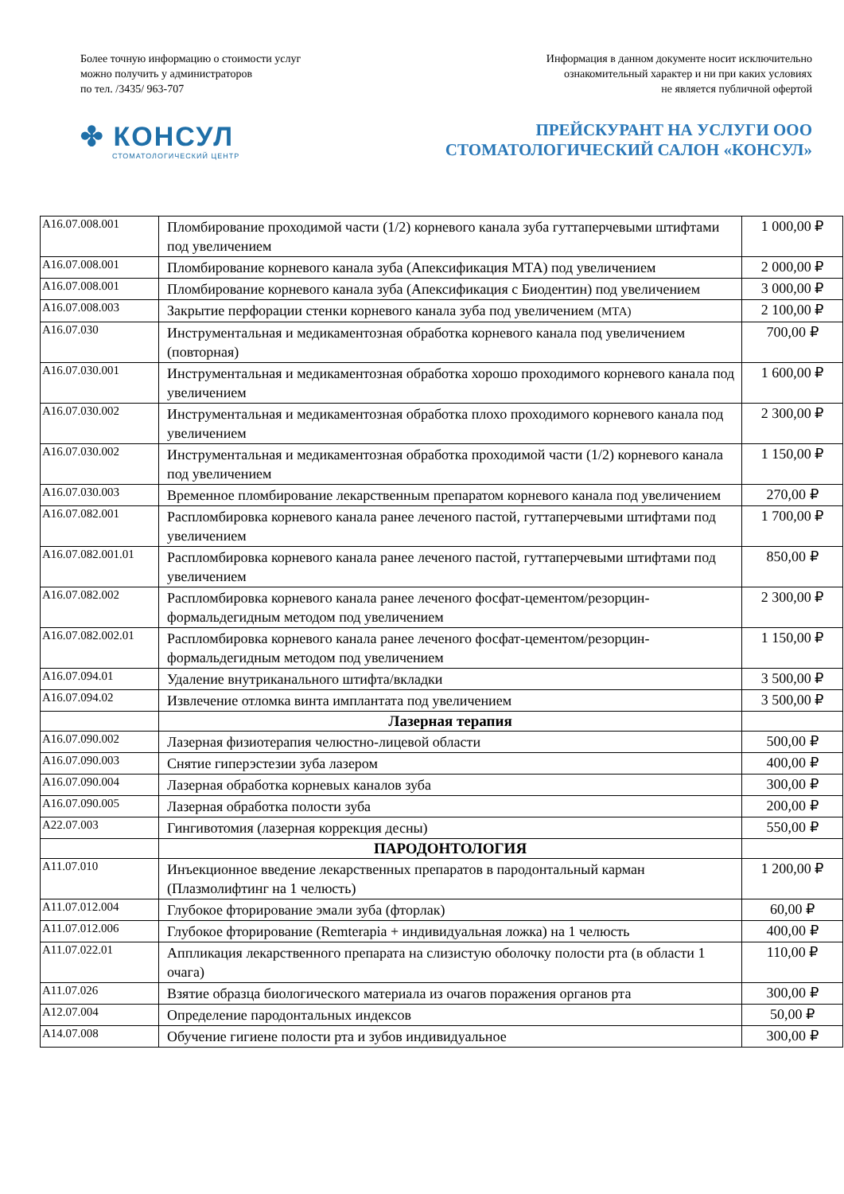Более точную информацию о стоимости услуг
можно получить у администраторов
по тел. /3435/ 963-707
Информация в данном документе носит исключительно
ознакомительный характер и ни при каких условиях
не является публичной офертой
✤ КОНСУЛ
СТОМАТОЛОГИЧЕСКИЙ ЦЕНТР
ПРЕЙСКУРАНТ НА УСЛУГИ ООО
СТОМАТОЛОГИЧЕСКИЙ САЛОН «КОНСУЛ»
| A16.07.008.001 | Пломбирование проходимой части (1/2) корневого канала зуба гуттаперчевыми штифтами под увеличением | 1 000,00 ₽ |
| A16.07.008.001 | Пломбирование корневого канала зуба (Апексификация МТА) под увеличением | 2 000,00 ₽ |
| A16.07.008.001 | Пломбирование корневого канала зуба (Апексификация с Биодентин) под увеличением | 3 000,00 ₽ |
| A16.07.008.003 | Закрытие перфорации стенки корневого канала зуба под увеличением (МТА) | 2 100,00 ₽ |
| A16.07.030 | Инструментальная и медикаментозная обработка корневого канала под увеличением (повторная) | 700,00 ₽ |
| A16.07.030.001 | Инструментальная и медикаментозная обработка хорошо проходимого корневого канала под увеличением | 1 600,00 ₽ |
| A16.07.030.002 | Инструментальная и медикаментозная обработка плохо проходимого корневого канала под увеличением | 2 300,00 ₽ |
| A16.07.030.002 | Инструментальная и медикаментозная обработка проходимой части (1/2) корневого канала под увеличением | 1 150,00 ₽ |
| A16.07.030.003 | Временное пломбирование лекарственным препаратом корневого канала под увеличением | 270,00 ₽ |
| A16.07.082.001 | Распломбировка корневого канала ранее леченого пастой, гуттаперчевыми штифтами под увеличением | 1 700,00 ₽ |
| A16.07.082.001.01 | Распломбировка корневого канала ранее леченого пастой, гуттаперчевыми штифтами под увеличением | 850,00 ₽ |
| A16.07.082.002 | Распломбировка корневого канала ранее леченого фосфат-цементом/резорцин-формальдегидным методом под увеличением | 2 300,00 ₽ |
| A16.07.082.002.01 | Распломбировка корневого канала ранее леченого фосфат-цементом/резорцин-формальдегидным методом под увеличением | 1 150,00 ₽ |
| A16.07.094.01 | Удаление внутриканального штифта/вкладки | 3 500,00 ₽ |
| A16.07.094.02 | Извлечение отломка винта имплантата под увеличением | 3 500,00 ₽ |
| | Лазерная терапия | |
| A16.07.090.002 | Лазерная физиотерапия челюстно-лицевой области | 500,00 ₽ |
| A16.07.090.003 | Снятие гиперэстезии зуба лазером | 400,00 ₽ |
| A16.07.090.004 | Лазерная обработка корневых каналов зуба | 300,00 ₽ |
| A16.07.090.005 | Лазерная обработка полости зуба | 200,00 ₽ |
| A22.07.003 | Гингивотомия (лазерная коррекция десны) | 550,00 ₽ |
| | ПАРОДОНТОЛОГИЯ | |
| A11.07.010 | Инъекционное введение лекарственных препаратов в пародонтальный карман (Плазмолифтинг на 1 челюсть) | 1 200,00 ₽ |
| A11.07.012.004 | Глубокое фторирование эмали зуба (фторлак) | 60,00 ₽ |
| A11.07.012.006 | Глубокое фторирование (Remterapia + индивидуальная ложка) на 1 челюсть | 400,00 ₽ |
| A11.07.022.01 | Аппликация лекарственного препарата на слизистую оболочку полости рта (в области 1 очага) | 110,00 ₽ |
| A11.07.026 | Взятие образца биологического материала из очагов поражения органов рта | 300,00 ₽ |
| A12.07.004 | Определение пародонтальных индексов | 50,00 ₽ |
| A14.07.008 | Обучение гигиене полости рта и зубов индивидуальное | 300,00 ₽ |